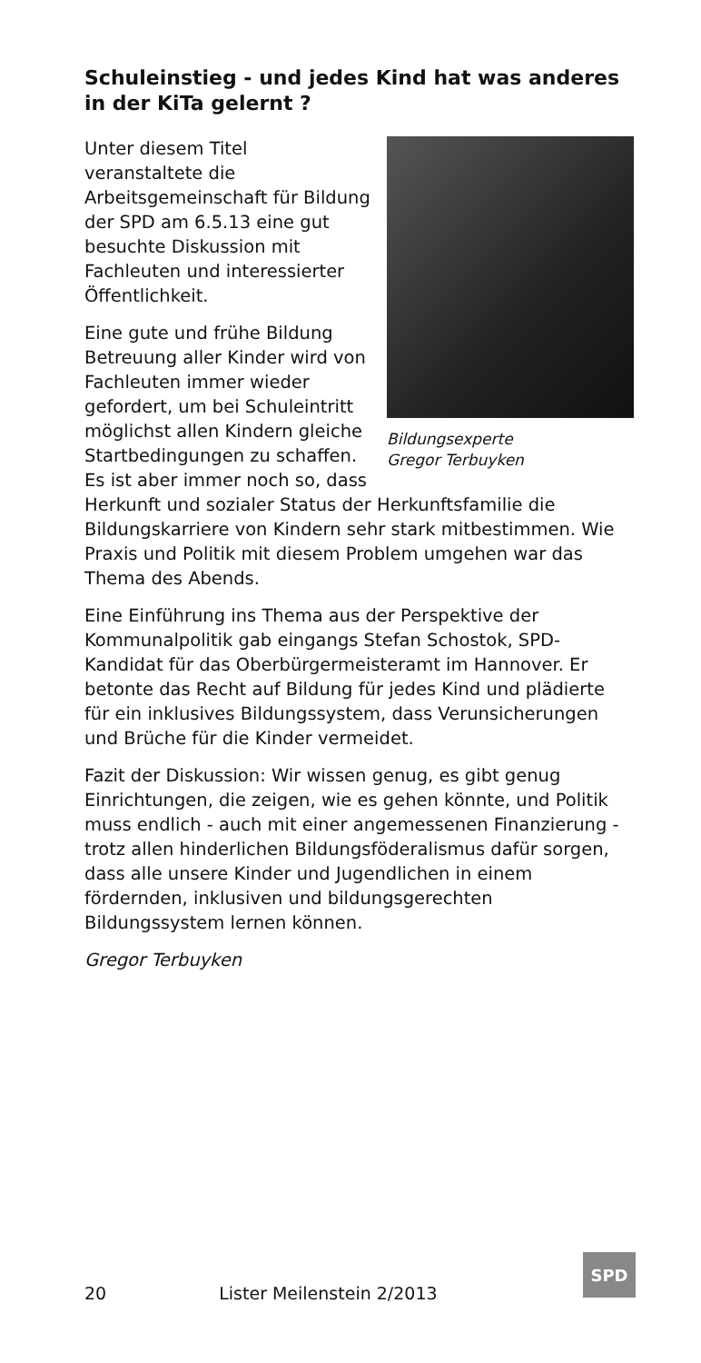Schuleinstieg - und jedes Kind hat was anderes in der KiTa gelernt ?
Bildungsexperte
Gregor Terbuyken
Unter diesem Titel veranstaltete die Arbeitsgemeinschaft für Bildung der SPD am 6.5.13 eine gut besuchte Diskussion mit Fachleuten und interessierter Öffentlichkeit.
Eine gute und frühe Bildung Betreuung aller Kinder wird von Fachleuten immer wieder gefordert, um bei Schuleintritt möglichst allen Kindern gleiche Startbedingungen zu schaffen. Es ist aber immer noch so, dass Herkunft und sozialer Status der Herkunftsfamilie die Bildungskarriere von Kindern sehr stark mitbestimmen. Wie Praxis und Politik mit diesem Problem umgehen war das Thema des Abends.
Eine Einführung ins Thema aus der Perspektive der Kommunalpolitik gab eingangs Stefan Schostok, SPD-Kandidat für das Oberbürgermeisteramt im Hannover. Er betonte das Recht auf Bildung für jedes Kind und plädierte für ein inklusives Bildungssystem, dass Verunsicherungen und Brüche für die Kinder vermeidet.
Fazit der Diskussion: Wir wissen genug, es gibt genug Einrichtungen, die zeigen, wie es gehen könnte, und Politik muss endlich - auch mit einer angemessenen Finanzierung - trotz allen hinderlichen Bildungsföderalismus dafür sorgen, dass alle unsere Kinder und Jugendlichen in einem fördernden, inklusiven und bildungsgerechten Bildungssystem lernen können.
Gregor Terbuyken
20 Lister Meilenstein 2/2013
SPD